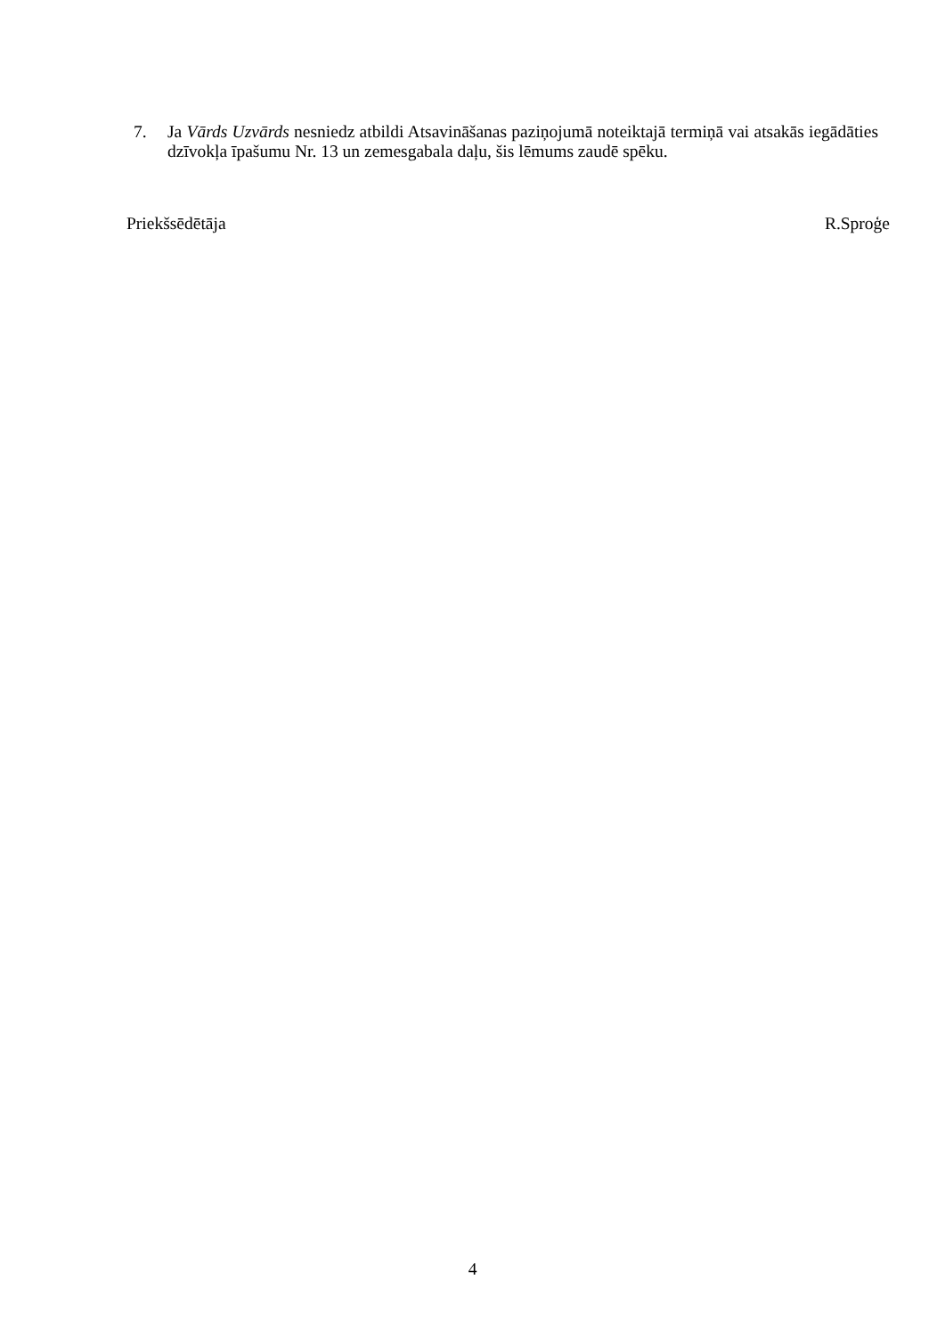7. Ja Vārds Uzvārds nesniedz atbildi Atsavināšanas paziņojumā noteiktajā termiņā vai atsakās iegādāties dzīvokļa īpašumu Nr. 13 un zemesgabala daļu, šis lēmums zaudē spēku.
Priekšsēdētāja R.Sproģe
4